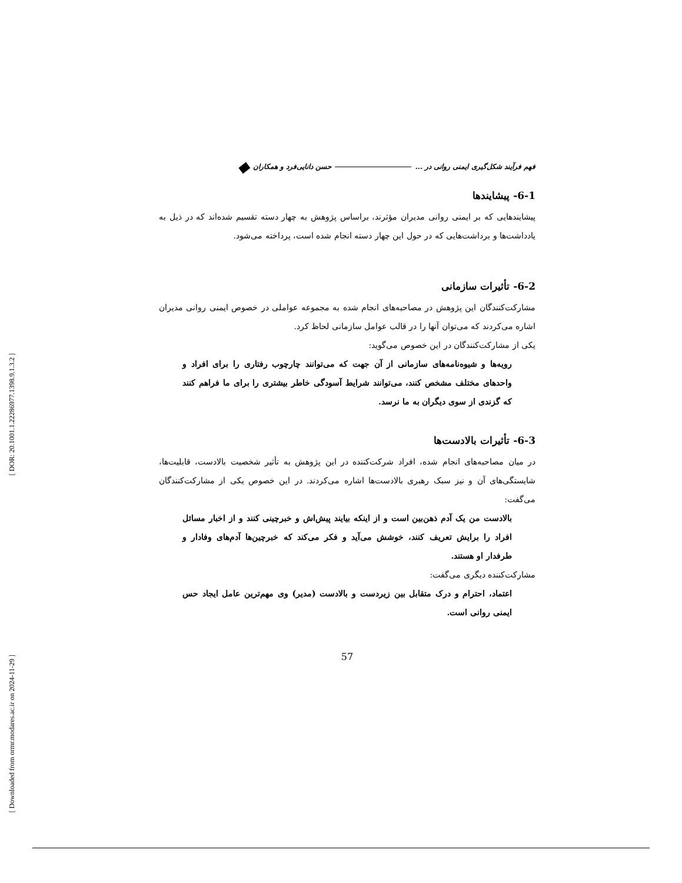[ DOR: 20.1001.1.22286977.1398.9.1.3.2 ]
[ Downloaded from ormr.modares.ac.ir on 2024-11-29 ]
فهم فرآیند شکل‌گیری ایمنی روانی در ... حسن دانایی‌فرد و همکاران ◆
6-1- پیشایندها
پیشایندهایی که بر ایمنی روانی مدیران مؤثرند، براساس پژوهش به چهار دسته تقسیم شده‌اند که در ذیل به یادداشت‌ها و برداشت‌هایی که در حول این چهار دسته انجام شده است، پرداخته می‌شود.
6-2- تأثیرات سازمانی
مشارکت‌کنندگان این پژوهش در مصاحبه‌های انجام شده به مجموعه عواملی در خصوص ایمنی روانی مدیران اشاره می‌کردند که می‌توان آنها را در قالب عوامل سازمانی لحاظ کرد.
یکی از مشارکت‌کنندگان در این خصوص می‌گوید:
رویه‌ها و شیوه‌نامه‌های سازمانی از آن جهت که می‌توانند چارچوب رفتاری را برای افراد و واحدهای مختلف مشخص کنند، می‌توانند شرایط آسودگی خاطر بیشتری را برای ما فراهم کنند که گزندی از سوی دیگران به ما نرسد.
6-3- تأثیرات بالادست‌ها
در میان مصاحبه‌های انجام شده، افراد شرکت‌کننده در این پژوهش به تأثیر شخصیت بالادست، قابلیت‌ها، شایستگی‌های آن و نیز سبک رهبری بالادست‌ها اشاره می‌کردند. در این خصوص یکی از مشارکت‌کنندگان می‌گفت:
بالادست من یک آدم ذهن‌بین است و از اینکه بیایند پیش‌اش و خبرچینی کنند و از اخبار مسائل افراد را برایش تعریف کنند، خوشش می‌آید و فکر می‌کند که خبرچین‌ها آدم‌های وفادار و طرفدار او هستند.
مشارکت‌کننده دیگری می‌گفت:
اعتماد، احترام و درک متقابل بین زیردست و بالادست (مدیر) وی مهم‌ترین عامل ایجاد حس ایمنی روانی است.
57